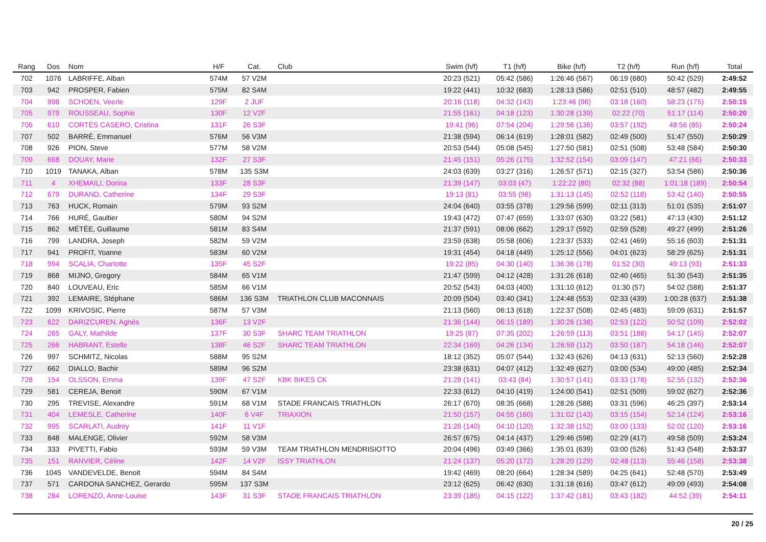| Rang | Dos | Nom | H/F | Cat. | Club | Swim (h/f) | T1 (h/f) | Bike (h/f) | T2 (h/f) | Run (h/f) | Total |
| --- | --- | --- | --- | --- | --- | --- | --- | --- | --- | --- | --- |
| 702 | 1076 | LABRIFFE, Alban | 574M | 57 V2M | | 20:23 (521) | 05:42 (586) | 1:26:46 (567) | 06:19 (680) | 50:42 (529) | 2:49:52 |
| 703 | 942 | PROSPER, Fabien | 575M | 82 S4M | | 19:22 (441) | 10:32 (683) | 1:28:13 (586) | 02:51 (510) | 48:57 (482) | 2:49:55 |
| 704 | 998 | SCHOEN, Veerle | 129F | 2 JUF | | 20:16 (118) | 04:32 (143) | 1:23:46 (96) | 03:18 (160) | 58:23 (175) | 2:50:15 |
| 705 | 979 | ROUSSEAU, Sophie | 130F | 12 V2F | | 21:55 (161) | 04:18 (123) | 1:30:28 (139) | 02:22 (70) | 51:17 (114) | 2:50:20 |
| 706 | 610 | CORTÉS CASERO, Cristina | 131F | 26 S3F | | 19:41 (96) | 07:54 (204) | 1:29:56 (136) | 03:57 (192) | 48:56 (85) | 2:50:24 |
| 707 | 502 | BARRÉ, Emmanuel | 576M | 56 V3M | | 21:38 (594) | 06:14 (619) | 1:28:01 (582) | 02:49 (500) | 51:47 (550) | 2:50:29 |
| 708 | 926 | PION, Steve | 577M | 58 V2M | | 20:53 (544) | 05:08 (545) | 1:27:50 (581) | 02:51 (508) | 53:48 (584) | 2:50:30 |
| 709 | 668 | DOUAY, Marie | 132F | 27 S3F | | 21:45 (151) | 05:26 (175) | 1:32:52 (154) | 03:09 (147) | 47:21 (66) | 2:50:33 |
| 710 | 1019 | TANAKA, Alban | 578M | 135 S3M | | 24:03 (639) | 03:27 (316) | 1:26:57 (571) | 02:15 (327) | 53:54 (586) | 2:50:36 |
| 711 | 4 | XHEMAILI, Dorina | 133F | 28 S3F | | 21:39 (147) | 03:03 (47) | 1:22:22 (80) | 02:32 (88) | 1:01:18 (189) | 2:50:54 |
| 712 | 679 | DURAND, Catherine | 134F | 29 S3F | | 19:13 (81) | 03:55 (98) | 1:31:13 (145) | 02:52 (118) | 53:42 (140) | 2:50:55 |
| 713 | 763 | HUCK, Romain | 579M | 93 S2M | | 24:04 (640) | 03:55 (378) | 1:29:56 (599) | 02:11 (313) | 51:01 (535) | 2:51:07 |
| 714 | 766 | HURÉ, Gaultier | 580M | 94 S2M | | 19:43 (472) | 07:47 (659) | 1:33:07 (630) | 03:22 (581) | 47:13 (430) | 2:51:12 |
| 715 | 862 | MÉTÉE, Guillaume | 581M | 83 S4M | | 21:37 (591) | 08:06 (662) | 1:29:17 (592) | 02:59 (528) | 49:27 (499) | 2:51:26 |
| 716 | 799 | LANDRA, Joseph | 582M | 59 V2M | | 23:59 (638) | 05:58 (606) | 1:23:37 (533) | 02:41 (469) | 55:16 (603) | 2:51:31 |
| 717 | 941 | PROFIT, Yoanne | 583M | 60 V2M | | 19:31 (454) | 04:18 (449) | 1:25:12 (556) | 04:01 (623) | 58:29 (625) | 2:51:31 |
| 718 | 994 | SCALIA, Charlotte | 135F | 45 S2F | | 19:22 (85) | 04:30 (140) | 1:36:36 (178) | 01:52 (30) | 49:13 (93) | 2:51:33 |
| 719 | 868 | MIJNO, Gregory | 584M | 65 V1M | | 21:47 (599) | 04:12 (428) | 1:31:26 (618) | 02:40 (465) | 51:30 (543) | 2:51:35 |
| 720 | 840 | LOUVEAU, Eric | 585M | 66 V1M | | 20:52 (543) | 04:03 (400) | 1:31:10 (612) | 01:30 (57) | 54:02 (588) | 2:51:37 |
| 721 | 392 | LEMAIRE, Stéphane | 586M | 136 S3M | TRIATHLON CLUB MACONNAIS | 20:09 (504) | 03:40 (341) | 1:24:48 (553) | 02:33 (439) | 1:00:28 (637) | 2:51:38 |
| 722 | 1099 | KRIVOSIC, Pierre | 587M | 57 V3M | | 21:13 (560) | 06:13 (618) | 1:22:37 (508) | 02:45 (483) | 59:09 (631) | 2:51:57 |
| 723 | 622 | DARIZCUREN, Agnès | 136F | 13 V2F | | 21:36 (144) | 06:15 (189) | 1:30:26 (138) | 02:53 (122) | 50:52 (109) | 2:52:02 |
| 724 | 265 | GALY, Mathilde | 137F | 30 S3F | SHARC TEAM TRIATHLON | 19:25 (87) | 07:35 (202) | 1:26:59 (113) | 03:51 (188) | 54:17 (145) | 2:52:07 |
| 725 | 266 | HABRANT, Estelle | 138F | 46 S2F | SHARC TEAM TRIATHLON | 22:34 (169) | 04:26 (134) | 1:26:59 (112) | 03:50 (187) | 54:18 (146) | 2:52:07 |
| 726 | 997 | SCHMITZ, Nicolas | 588M | 95 S2M | | 18:12 (352) | 05:07 (544) | 1:32:43 (626) | 04:13 (631) | 52:13 (560) | 2:52:28 |
| 727 | 662 | DIALLO, Bachir | 589M | 96 S2M | | 23:38 (631) | 04:07 (412) | 1:32:49 (627) | 03:00 (534) | 49:00 (485) | 2:52:34 |
| 728 | 154 | OLSSON, Emma | 139F | 47 S2F | KBK BIKES CK | 21:28 (141) | 03:43 (84) | 1:30:57 (141) | 03:33 (178) | 52:55 (132) | 2:52:36 |
| 729 | 581 | CEREJA, Benoit | 590M | 67 V1M | | 22:33 (612) | 04:10 (419) | 1:24:00 (541) | 02:51 (509) | 59:02 (627) | 2:52:36 |
| 730 | 295 | TREVISE, Alexandre | 591M | 68 V1M | STADE FRANCAIS TRIATHLON | 26:17 (670) | 08:35 (668) | 1:28:26 (588) | 03:31 (596) | 46:25 (397) | 2:53:14 |
| 731 | 404 | LEMESLE, Catherine | 140F | 6 V4F | TRIAXION | 21:50 (157) | 04:55 (160) | 1:31:02 (143) | 03:15 (154) | 52:14 (124) | 2:53:16 |
| 732 | 995 | SCARLATI, Audrey | 141F | 11 V1F | | 21:26 (140) | 04:10 (120) | 1:32:38 (152) | 03:00 (133) | 52:02 (120) | 2:53:16 |
| 733 | 848 | MALENGE, Olivier | 592M | 58 V3M | | 26:57 (675) | 04:14 (437) | 1:29:46 (598) | 02:29 (417) | 49:58 (509) | 2:53:24 |
| 734 | 333 | PIVETTI, Fabio | 593M | 59 V3M | TEAM TRIATHLON MENDRISIOTTO | 20:04 (496) | 03:49 (366) | 1:35:01 (639) | 03:00 (526) | 51:43 (548) | 2:53:37 |
| 735 | 151 | RANVIER, Céline | 142F | 14 V2F | ISSY TRIATHLON | 21:24 (137) | 05:20 (172) | 1:28:20 (129) | 02:48 (113) | 55:46 (158) | 2:53:38 |
| 736 | 1045 | VANDEVELDE, Benoit | 594M | 84 S4M | | 19:42 (469) | 08:20 (664) | 1:28:34 (589) | 04:25 (641) | 52:48 (570) | 2:53:49 |
| 737 | 571 | CARDONA SANCHEZ, Gerardo | 595M | 137 S3M | | 23:12 (625) | 06:42 (630) | 1:31:18 (616) | 03:47 (612) | 49:09 (493) | 2:54:08 |
| 738 | 284 | LORENZO, Anne-Louise | 143F | 31 S3F | STADE FRANCAIS TRIATHLON | 23:39 (185) | 04:15 (122) | 1:37:42 (181) | 03:43 (182) | 44:52 (39) | 2:54:11 |
20 / 25